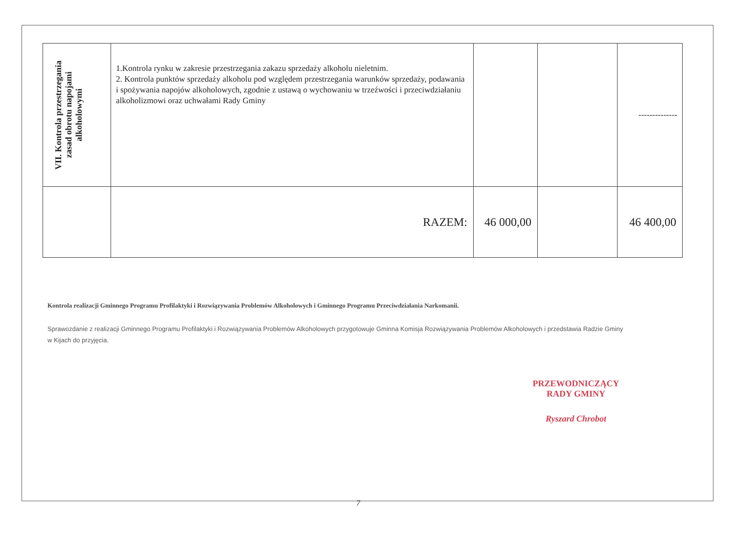| VII. Kontrola przestrzegania zasad obrotu napojami alkoholowymi | 1.Kontrola rynku w zakresie przestrzegania zakazu sprzedaży alkoholu nieletnim. 2. Kontrola punktów sprzedaży alkoholu pod względem przestrzegania warunków sprzedaży, podawania i spożywania napojów alkoholowych, zgodnie z ustawą o wychowaniu w trzeźwości i przeciwdziałaniu alkoholizmowi oraz uchwałami Rady Gminy | | | -------------- |
| | RAZEM: | 46 000,00 | | 46 400,00 |
Kontrola realizacji Gminnego Programu Profilaktyki i Rozwiązywania Problemów Alkoholowych i Gminnego Programu Przeciwdziałania Narkomanii.
Sprawozdanie z realizacji Gminnego Programu Profilaktyki i Rozwiązywania Problemów Alkoholowych przygotowuje Gminna Komisja Rozwiązywania Problemów Alkoholowych i przedstawia Radzie Gminy
w Kijach do przyjęcia.
PRZEWODNICZĄCY
RADY GMINY
Ryszard Chrobot
7